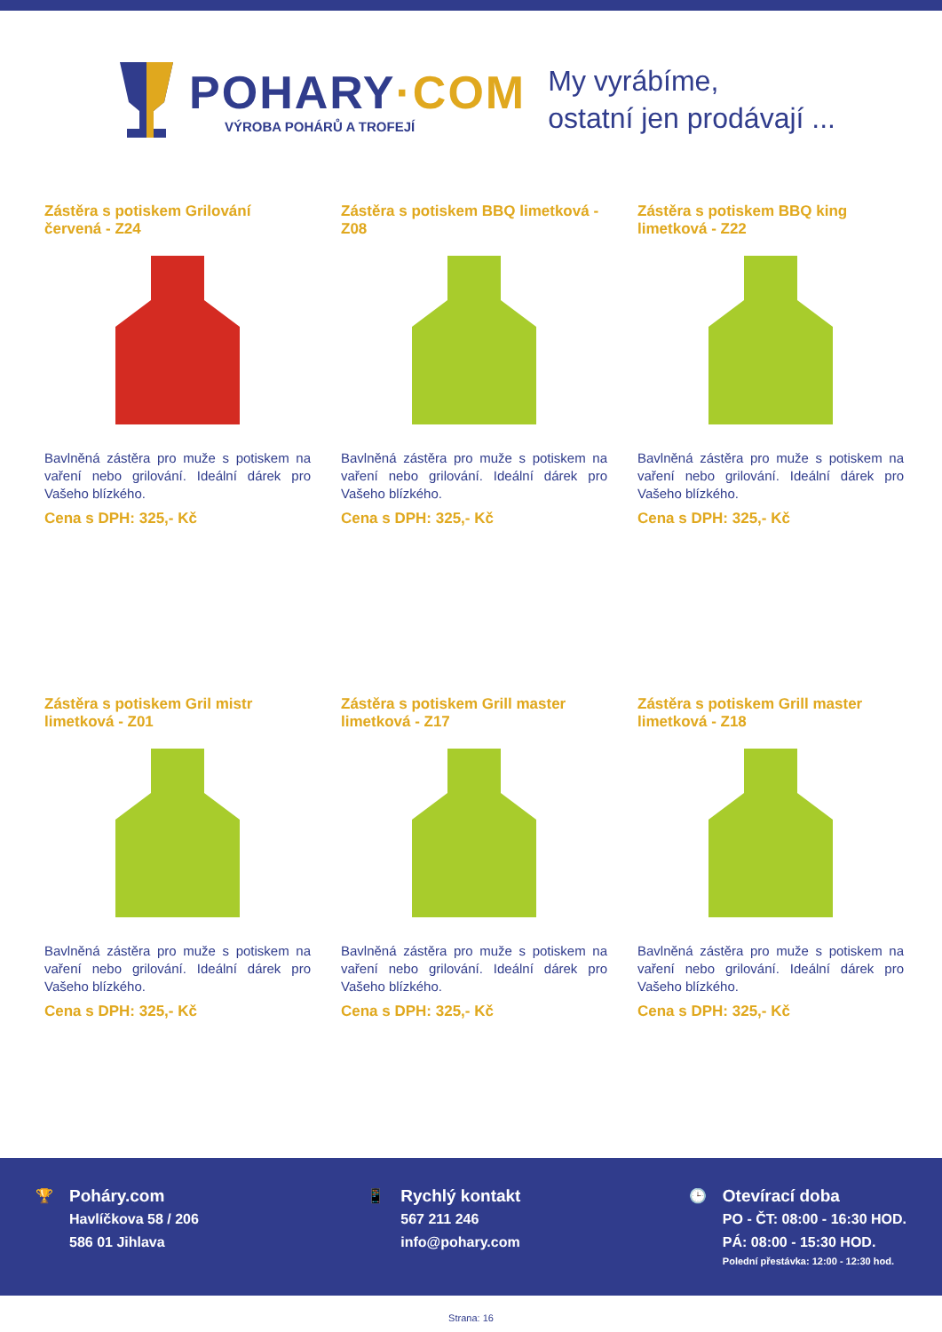POHARY·COM
VÝROBA POHÁRŮ A TROFEJÍ
My vyrábíme,
ostatní jen prodávají ...
Zástěra s potiskem Grilování červená - Z24
Bavlněná zástěra pro muže s potiskem na vaření nebo grilování. Ideální dárek pro Vašeho blízkého.
Cena s DPH: 325,- Kč
Zástěra s potiskem BBQ limetková - Z08
Bavlněná zástěra pro muže s potiskem na vaření nebo grilování. Ideální dárek pro Vašeho blízkého.
Cena s DPH: 325,- Kč
Zástěra s potiskem BBQ king limetková - Z22
Bavlněná zástěra pro muže s potiskem na vaření nebo grilování. Ideální dárek pro Vašeho blízkého.
Cena s DPH: 325,- Kč
Zástěra s potiskem Gril mistr limetková - Z01
Bavlněná zástěra pro muže s potiskem na vaření nebo grilování. Ideální dárek pro Vašeho blízkého.
Cena s DPH: 325,- Kč
Zástěra s potiskem Grill master limetková - Z17
Bavlněná zástěra pro muže s potiskem na vaření nebo grilování. Ideální dárek pro Vašeho blízkého.
Cena s DPH: 325,- Kč
Zástěra s potiskem Grill master limetková - Z18
Bavlněná zástěra pro muže s potiskem na vaření nebo grilování. Ideální dárek pro Vašeho blízkého.
Cena s DPH: 325,- Kč
🏆
Poháry.com
Havlíčkova 58 / 206
586 01 Jihlava
📱
Rychlý kontakt
567 211 246
info@pohary.com
🕒
Otevírací doba
PO - ČT: 08:00 - 16:30 HOD.
PÁ: 08:00 - 15:30 HOD.
Polední přestávka: 12:00 - 12:30 hod.
Strana: 16